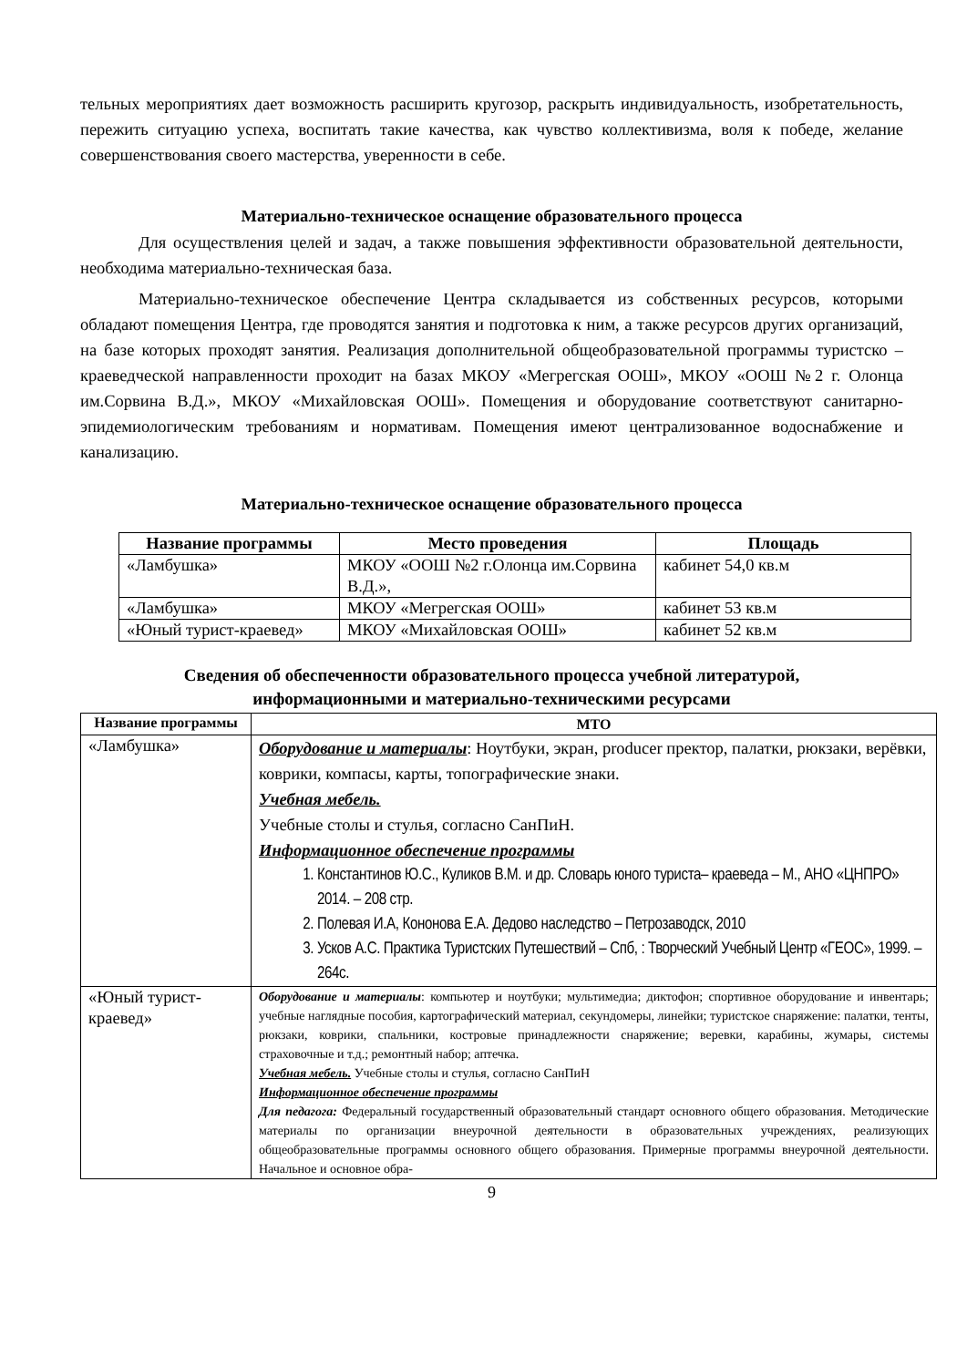тельных мероприятиях дает возможность расширить кругозор, раскрыть индивидуальность, изобретательность, пережить ситуацию успеха, воспитать такие качества, как чувство коллективизма, воля к победе, желание совершенствования своего мастерства, уверенности в себе.
Материально-техническое оснащение образовательного процесса
Для осуществления целей и задач, а также повышения эффективности образовательной деятельности, необходима материально-техническая база.
Материально-техническое обеспечение Центра складывается из собственных ресурсов, которыми обладают помещения Центра, где проводятся занятия и подготовка к ним, а также ресурсов других организаций, на базе которых проходят занятия. Реализация дополнительной общеобразовательной программы туристско – краеведческой направленности проходит на базах МКОУ «Мегрегская ООШ», МКОУ «ООШ №2 г. Олонца им.Сорвина В.Д.», МКОУ «Михайловская ООШ». Помещения и оборудование соответствуют санитарно-эпидемиологическим требованиям и нормативам. Помещения имеют централизованное водоснабжение и канализацию.
Материально-техническое оснащение образовательного процесса
| Название программы | Место проведения | Площадь |
| --- | --- | --- |
| «Ламбушка» | МКОУ «ООШ №2 г.Олонца им.Сорвина В.Д.», | кабинет 54,0 кв.м |
| «Ламбушка» | МКОУ «Мегрегская ООШ» | кабинет 53 кв.м |
| «Юный турист-краевед» | МКОУ «Михайловская ООШ» | кабинет 52 кв.м |
Сведения об обеспеченности образовательного процесса учебной литературой,
информационными и материально-техническими ресурсами
| Название программы | МТО |
| --- | --- |
| «Ламбушка» | Оборудование и материалы : Ноутбуки, экран, producer пректор, палатки, рюкзаки, верёвки, коврики, компасы, карты, топографические знаки. Учебная мебель. Учебные столы и стулья, согласно СанПиН. Информационное обеспечение программы 1. Константинов Ю.С., Куликов В.М. и др. Словарь юного туриста– краеведа – М., АНО «ЦНПРО» 2014. – 208 стр. 2. Полевая И.А, Кононова Е.А. Дедово наследство – Петрозаводск, 2010 3. Усков А.С. Практика Туристских Путешествий – Спб, : Творческий Учебный Центр «ГЕОС», 1999. – 264с. |
| «Юный турист-краевед» | Оборудование и материалы : компьютер и ноутбуки; мультимедиа; диктофон; спортивное оборудование и инвентарь; учебные наглядные пособия, картографический материал, секундомеры, линейки; туристское снаряжение: палатки, тенты, рюкзаки, коврики, спальники, костровые принадлежности снаряжение; веревки, карабины, жумары, системы страховочные и т.д.; ремонтный набор; аптечка. Учебная мебель. Учебные столы и стулья, согласно СанПиН Информационное обеспечение программы Для педагога: Федеральный государственный образовательный стандарт основного общего образования. Методические материалы по организации внеурочной деятельности в образовательных учреждениях, реализующих общеобразовательные программы основного общего образования. Примерные программы внеурочной деятельности. Начальное и основное обра- |
9